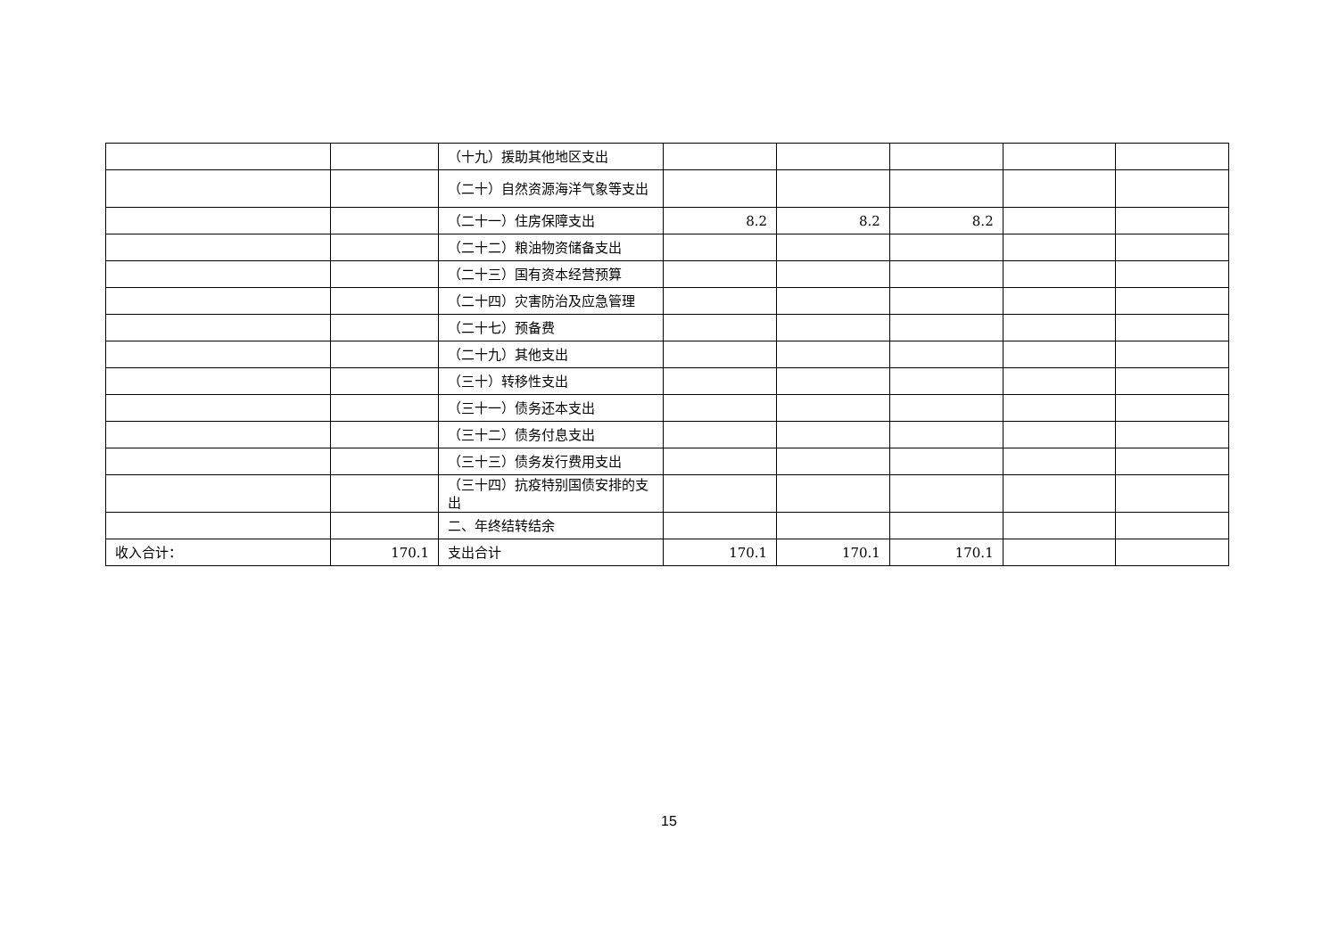| | | （十九）援助其他地区支出 | | | | | |
| | | （二十）自然资源海洋气象等支出 | | | | | |
| | | （二十一）住房保障支出 | 8.2 | 8.2 | 8.2 | | |
| | | （二十二）粮油物资储备支出 | | | | | |
| | | （二十三）国有资本经营预算 | | | | | |
| | | （二十四）灾害防治及应急管理 | | | | | |
| | | （二十七）预备费 | | | | | |
| | | （二十九）其他支出 | | | | | |
| | | （三十）转移性支出 | | | | | |
| | | （三十一）债务还本支出 | | | | | |
| | | （三十二）债务付息支出 | | | | | |
| | | （三十三）债务发行费用支出 | | | | | |
| | | （三十四）抗疫特别国债安排的支出 | | | | | |
| | | 二、年终结转结余 | | | | | |
| 收入合计： | 170.1 | 支出合计 | 170.1 | 170.1 | 170.1 | | |
15